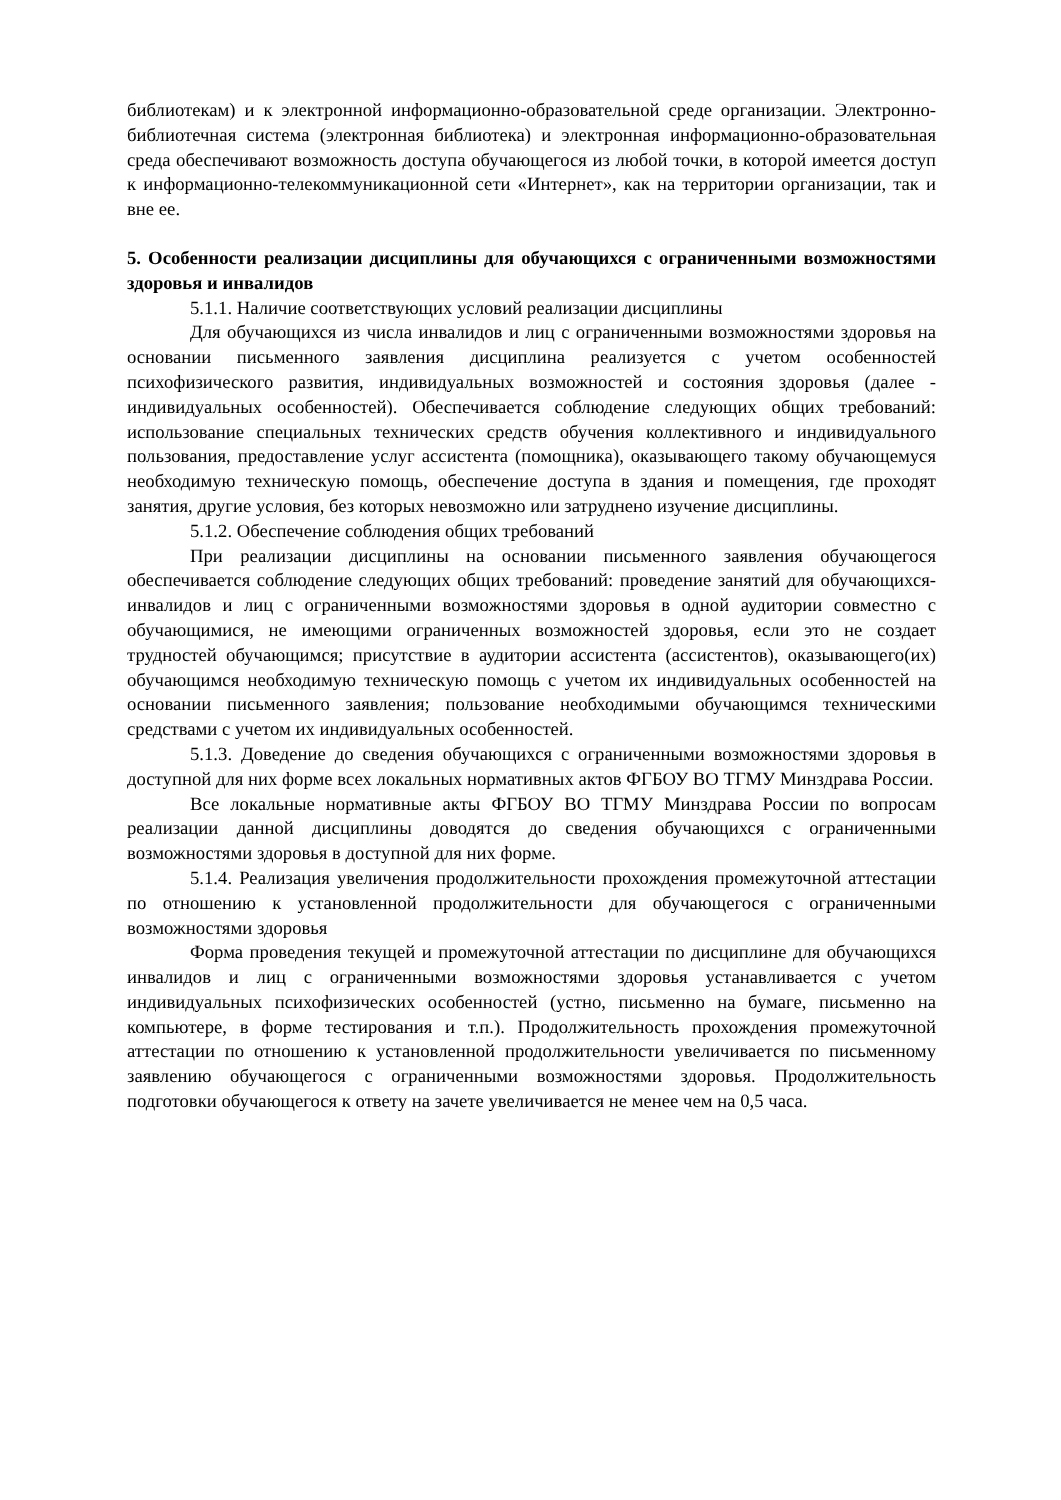библиотекам) и к электронной информационно-образовательной среде организации. Электронно-библиотечная система (электронная библиотека) и электронная информационно-образовательная среда обеспечивают возможность доступа обучающегося из любой точки, в которой имеется доступ к информационно-телекоммуникационной сети «Интернет», как на территории организации, так и вне ее.
5. Особенности реализации дисциплины для обучающихся с ограниченными возможностями здоровья и инвалидов
5.1.1. Наличие соответствующих условий реализации дисциплины
Для обучающихся из числа инвалидов и лиц с ограниченными возможностями здоровья на основании письменного заявления дисциплина реализуется с учетом особенностей психофизического развития, индивидуальных возможностей и состояния здоровья (далее - индивидуальных особенностей). Обеспечивается соблюдение следующих общих требований: использование специальных технических средств обучения коллективного и индивидуального пользования, предоставление услуг ассистента (помощника), оказывающего такому обучающемуся необходимую техническую помощь, обеспечение доступа в здания и помещения, где проходят занятия, другие условия, без которых невозможно или затруднено изучение дисциплины.
5.1.2. Обеспечение соблюдения общих требований
При реализации дисциплины на основании письменного заявления обучающегося обеспечивается соблюдение следующих общих требований: проведение занятий для обучающихся-инвалидов и лиц с ограниченными возможностями здоровья в одной аудитории совместно с обучающимися, не имеющими ограниченных возможностей здоровья, если это не создает трудностей обучающимся; присутствие в аудитории ассистента (ассистентов), оказывающего(их) обучающимся необходимую техническую помощь с учетом их индивидуальных особенностей на основании письменного заявления; пользование необходимыми обучающимся техническими средствами с учетом их индивидуальных особенностей.
5.1.3. Доведение до сведения обучающихся с ограниченными возможностями здоровья в доступной для них форме всех локальных нормативных актов ФГБОУ ВО ТГМУ Минздрава России.
Все локальные нормативные акты ФГБОУ ВО ТГМУ Минздрава России по вопросам реализации данной дисциплины доводятся до сведения обучающихся с ограниченными возможностями здоровья в доступной для них форме.
5.1.4. Реализация увеличения продолжительности прохождения промежуточной аттестации по отношению к установленной продолжительности для обучающегося с ограниченными возможностями здоровья
Форма проведения текущей и промежуточной аттестации по дисциплине для обучающихся инвалидов и лиц с ограниченными возможностями здоровья устанавливается с учетом индивидуальных психофизических особенностей (устно, письменно на бумаге, письменно на компьютере, в форме тестирования и т.п.). Продолжительность прохождения промежуточной аттестации по отношению к установленной продолжительности увеличивается по письменному заявлению обучающегося с ограниченными возможностями здоровья. Продолжительность подготовки обучающегося к ответу на зачете увеличивается не менее чем на 0,5 часа.